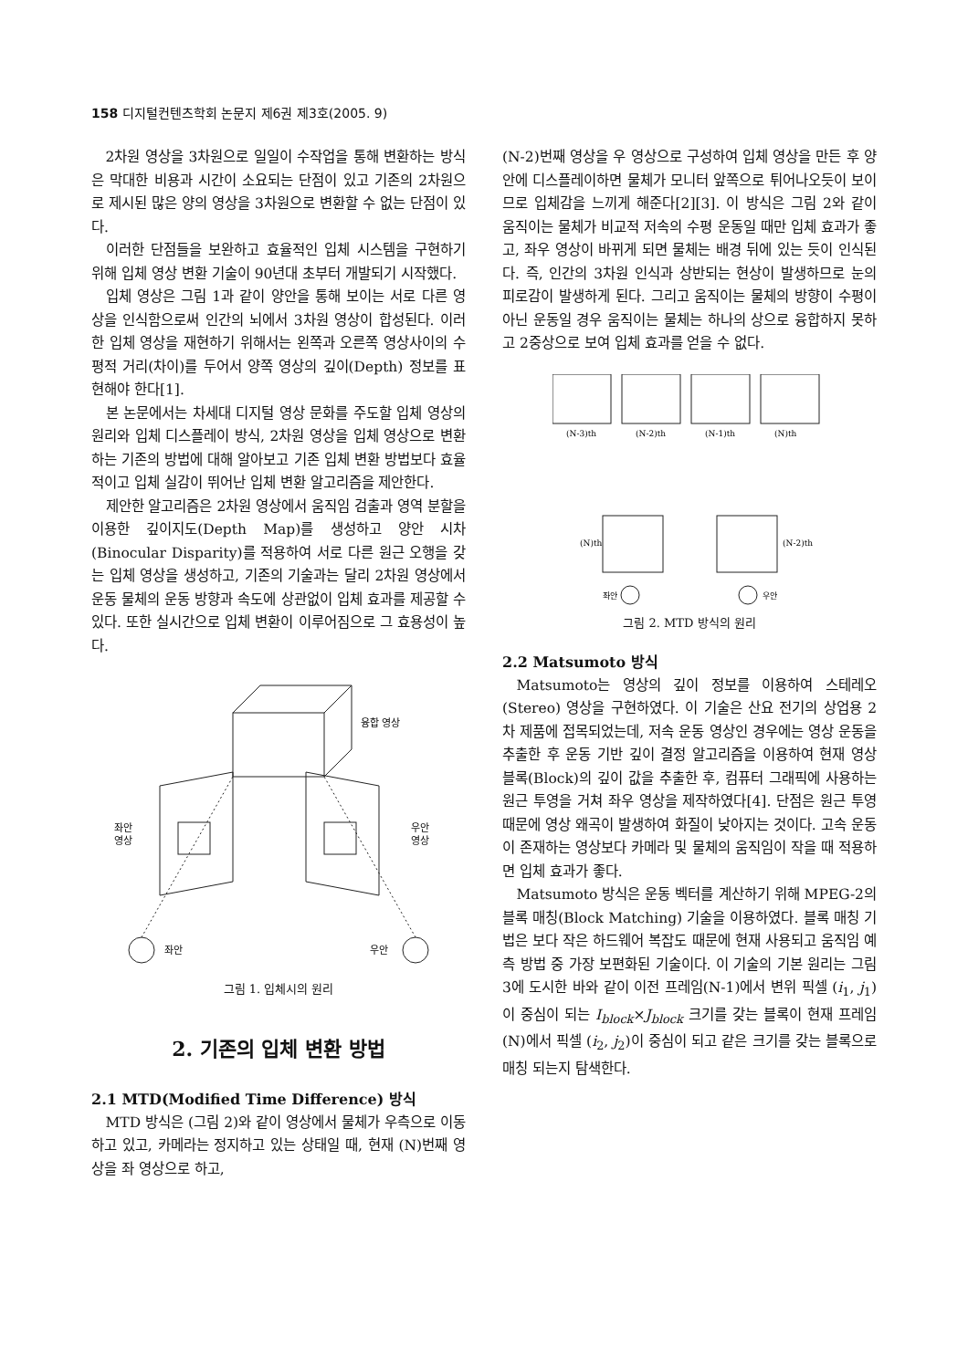158 디지털컨텐츠학회 논문지 제6권 제3호(2005. 9)
2차원 영상을 3차원으로 일일이 수작업을 통해 변환하는 방식은 막대한 비용과 시간이 소요되는 단점이 있고 기존의 2차원으로 제시된 많은 양의 영상을 3차원으로 변환할 수 없는 단점이 있다.
이러한 단점들을 보완하고 효율적인 입체 시스템을 구현하기 위해 입체 영상 변환 기술이 90년대 초부터 개발되기 시작했다.
입체 영상은 그림 1과 같이 양안을 통해 보이는 서로 다른 영상을 인식함으로써 인간의 뇌에서 3차원 영상이 합성된다. 이러한 입체 영상을 재현하기 위해서는 왼쪽과 오른쪽 영상사이의 수평적 거리(차이)를 두어서 양쪽 영상의 깊이(Depth) 정보를 표현해야 한다[1].
본 논문에서는 차세대 디지털 영상 문화를 주도할 입체 영상의 원리와 입체 디스플레이 방식, 2차원 영상을 입체 영상으로 변환하는 기존의 방법에 대해 알아보고 기존 입체 변환 방법보다 효율적이고 입체 실감이 뛰어난 입체 변환 알고리즘을 제안한다.
제안한 알고리즘은 2차원 영상에서 움직임 검출과 영역 분할을 이용한 깊이지도(Depth Map)를 생성하고 양안 시차(Binocular Disparity)를 적용하여 서로 다른 원근 오행을 갖는 입체 영상을 생성하고, 기존의 기술과는 달리 2차원 영상에서 운동 물체의 운동 방향과 속도에 상관없이 입체 효과를 제공할 수 있다. 또한 실시간으로 입체 변환이 이루어짐으로 그 효용성이 높다.
융합 영상
좌안
영상
우안
영상
좌안
우안
그림 1. 입체시의 원리
2. 기존의 입체 변환 방법
2.1 MTD(Modified Time Difference) 방식
MTD 방식은 (그림 2)와 같이 영상에서 물체가 우측으로 이동하고 있고, 카메라는 정지하고 있는 상태일 때, 현재 (N)번째 영상을 좌 영상으로 하고,
(N-2)번째 영상을 우 영상으로 구성하여 입체 영상을 만든 후 양안에 디스플레이하면 물체가 모니터 앞쪽으로 튀어나오듯이 보이므로 입체감을 느끼게 해준다[2][3]. 이 방식은 그림 2와 같이 움직이는 물체가 비교적 저속의 수평 운동일 때만 입체 효과가 좋고, 좌우 영상이 바뀌게 되면 물체는 배경 뒤에 있는 듯이 인식된다. 즉, 인간의 3차원 인식과 상반되는 현상이 발생하므로 눈의 피로감이 발생하게 된다. 그리고 움직이는 물체의 방향이 수평이 아닌 운동일 경우 움직이는 물체는 하나의 상으로 융합하지 못하고 2중상으로 보여 입체 효과를 얻을 수 없다.
(N-3)th
(N-2)th
(N-1)th
(N)th
(N)th
(N-2)th
좌안
우안
그림 2. MTD 방식의 원리
2.2 Matsumoto 방식
Matsumoto는 영상의 깊이 정보를 이용하여 스테레오(Stereo) 영상을 구현하였다. 이 기술은 산요 전기의 상업용 2차 제품에 접목되었는데, 저속 운동 영상인 경우에는 영상 운동을 추출한 후 운동 기반 깊이 결정 알고리즘을 이용하여 현재 영상 블록(Block)의 깊이 값을 추출한 후, 컴퓨터 그래픽에 사용하는 원근 투영을 거쳐 좌우 영상을 제작하였다[4]. 단점은 원근 투영 때문에 영상 왜곡이 발생하여 화질이 낮아지는 것이다. 고속 운동이 존재하는 영상보다 카메라 및 물체의 움직임이 작을 때 적용하면 입체 효과가 좋다.
Matsumoto 방식은 운동 벡터를 계산하기 위해 MPEG-2의 블록 매칭(Block Matching) 기술을 이용하였다. 블록 매칭 기법은 보다 작은 하드웨어 복잡도 때문에 현재 사용되고 움직임 예측 방법 중 가장 보편화된 기술이다. 이 기술의 기본 원리는 그림 3에 도시한 바와 같이 이전 프레임(N-1)에서 변위 픽셀 (i<sub>1</sub>, j<sub>1</sub>)이 중심이 되는 I<sub>block</sub>×J<sub>block</sub> 크기를 갖는 블록이 현재 프레임(N)에서 픽셀 (i<sub>2</sub>, j<sub>2</sub>)이 중심이 되고 같은 크기를 갖는 블록으로 매칭 되는지 탐색한다.